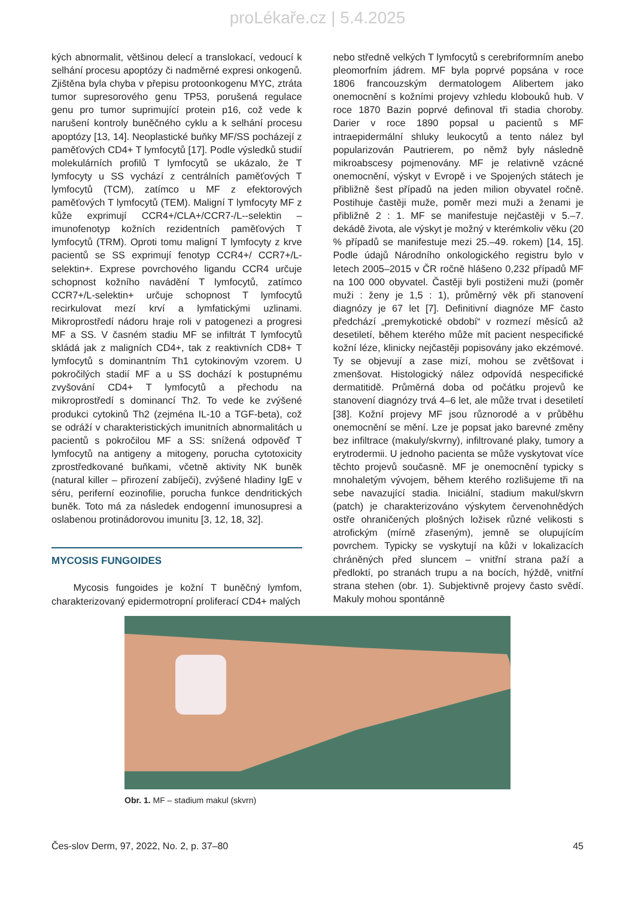proLékaře.cz | 5.4.2025
kých abnormalit, většinou delecí a translokací, vedoucí k selhání procesu apoptózy či nadměrné expresi onkogenů. Zjištěna byla chyba v přepisu protoonkogenu MYC, ztráta tumor supresorového genu TP53, porušená regulace genu pro tumor suprimující protein p16, což vede k narušení kontroly buněčného cyklu a k selhání procesu apoptózy [13, 14]. Neoplastické buňky MF/SS pocházejí z paměťových CD4+ T lymfocytů [17]. Podle výsledků studií molekulárních profilů T lymfocytů se ukázalo, že T lymfocyty u SS vychází z centrálních paměťových T lymfocytů (TCM), zatímco u MF z efektorových paměťových T lymfocytů (TEM). Maligní T lymfocyty MF z kůže exprimují CCR4+/CLA+/CCR7-/L--selektin – imunofenotyp kožních rezidentních paměťových T lymfocytů (TRM). Oproti tomu maligní T lymfocyty z krve pacientů se SS exprimují fenotyp CCR4+/ CCR7+/L-selektin+. Exprese povrchového ligandu CCR4 určuje schopnost kožního navádění T lymfocytů, zatímco CCR7+/L-selektin+ určuje schopnost T lymfocytů recirkulovat mezí krví a lymfatickými uzlinami. Mikroprostředí nádoru hraje roli v patogenezi a progresi MF a SS. V časném stadiu MF se infiltrát T lymfocytů skládá jak z maligních CD4+, tak z reaktivních CD8+ T lymfocytů s dominantním Th1 cytokinovým vzorem. U pokročilých stadií MF a u SS dochází k postupnému zvyšování CD4+ T lymfocytů a přechodu na mikroprostředí s dominancí Th2. To vede ke zvýšené produkci cytokinů Th2 (zejména IL-10 a TGF-beta), což se odráží v charakteristických imunitních abnormalitách u pacientů s pokročilou MF a SS: snížená odpověď T lymfocytů na antigeny a mitogeny, porucha cytotoxicity zprostředkované buňkami, včetně aktivity NK buněk (natural killer – přirození zabíječi), zvýšené hladiny IgE v séru, periferní eozinofilie, porucha funkce dendritických buněk. Toto má za následek endogenní imunosupresi a oslabenou protinádorovou imunitu [3, 12, 18, 32].
MYCOSIS FUNGOIDES
Mycosis fungoides je kožní T buněčný lymfom, charakterizovaný epidermotropní proliferací CD4+ malých
nebo středně velkých T lymfocytů s cerebriformním anebo pleomorfním jádrem. MF byla poprvé popsána v roce 1806 francouzským dermatologem Alibertem jako onemocnění s kožními projevy vzhledu klobouků hub. V roce 1870 Bazin poprvé definoval tři stadia choroby. Darier v roce 1890 popsal u pacientů s MF intraepidermální shluky leukocytů a tento nález byl popularizován Pautrierem, po němž byly následně mikroabscesy pojmenovány. MF je relativně vzácné onemocnění, výskyt v Evropě i ve Spojených státech je přibližně šest případů na jeden milion obyvatel ročně. Postihuje častěji muže, poměr mezi muži a ženami je přibližně 2 : 1. MF se manifestuje nejčastěji v 5.–7. dekádě života, ale výskyt je možný v kterémkoliv věku (20 % případů se manifestuje mezi 25.–49. rokem) [14, 15]. Podle údajů Národního onkologického registru bylo v letech 2005–2015 v ČR ročně hlášeno 0,232 případů MF na 100 000 obyvatel. Častěji byli postiženi muži (poměr muži : ženy je 1,5 : 1), průměrný věk při stanovení diagnózy je 67 let [7]. Definitivní diagnóze MF často předchází „premykotické období“ v rozmezí měsíců až desetiletí, během kterého může mít pacient nespecifické kožní léze, klinicky nejčastěji popisovány jako ekzémové. Ty se objevují a zase mizí, mohou se zvětšovat i zmenšovat. Histologický nález odpovídá nespecifické dermatitidě. Průměrná doba od počátku projevů ke stanovení diagnózy trvá 4–6 let, ale může trvat i desetiletí [38]. Kožní projevy MF jsou různorodé a v průběhu onemocnění se mění. Lze je popsat jako barevné změny bez infiltrace (makuly/skvrny), infiltrované plaky, tumory a erytrodermii. U jednoho pacienta se může vyskytovat více těchto projevů současně. MF je onemocnění typicky s mnohaletým vývojem, během kterého rozlišujeme tři na sebe navazující stadia. Iniciální, stadium makul/skvrn (patch) je charakterizováno výskytem červenohnědých ostře ohraničených plošných ložisek různé velikosti s atrofickým (mírně zřaseným), jemně se olupujícím povrchem. Typicky se vyskytují na kůži v lokalizacích chráněných před sluncem – vnitřní strana paží a předloktí, po stranách trupu a na bocích, hýždě, vnitřní strana stehen (obr. 1). Subjektivně projevy často svědí. Makuly mohou spontánně
Obr. 1. MF – stadium makul (skvrn)
Čes-slov Derm, 97, 2022, No. 2, p. 37–80 45